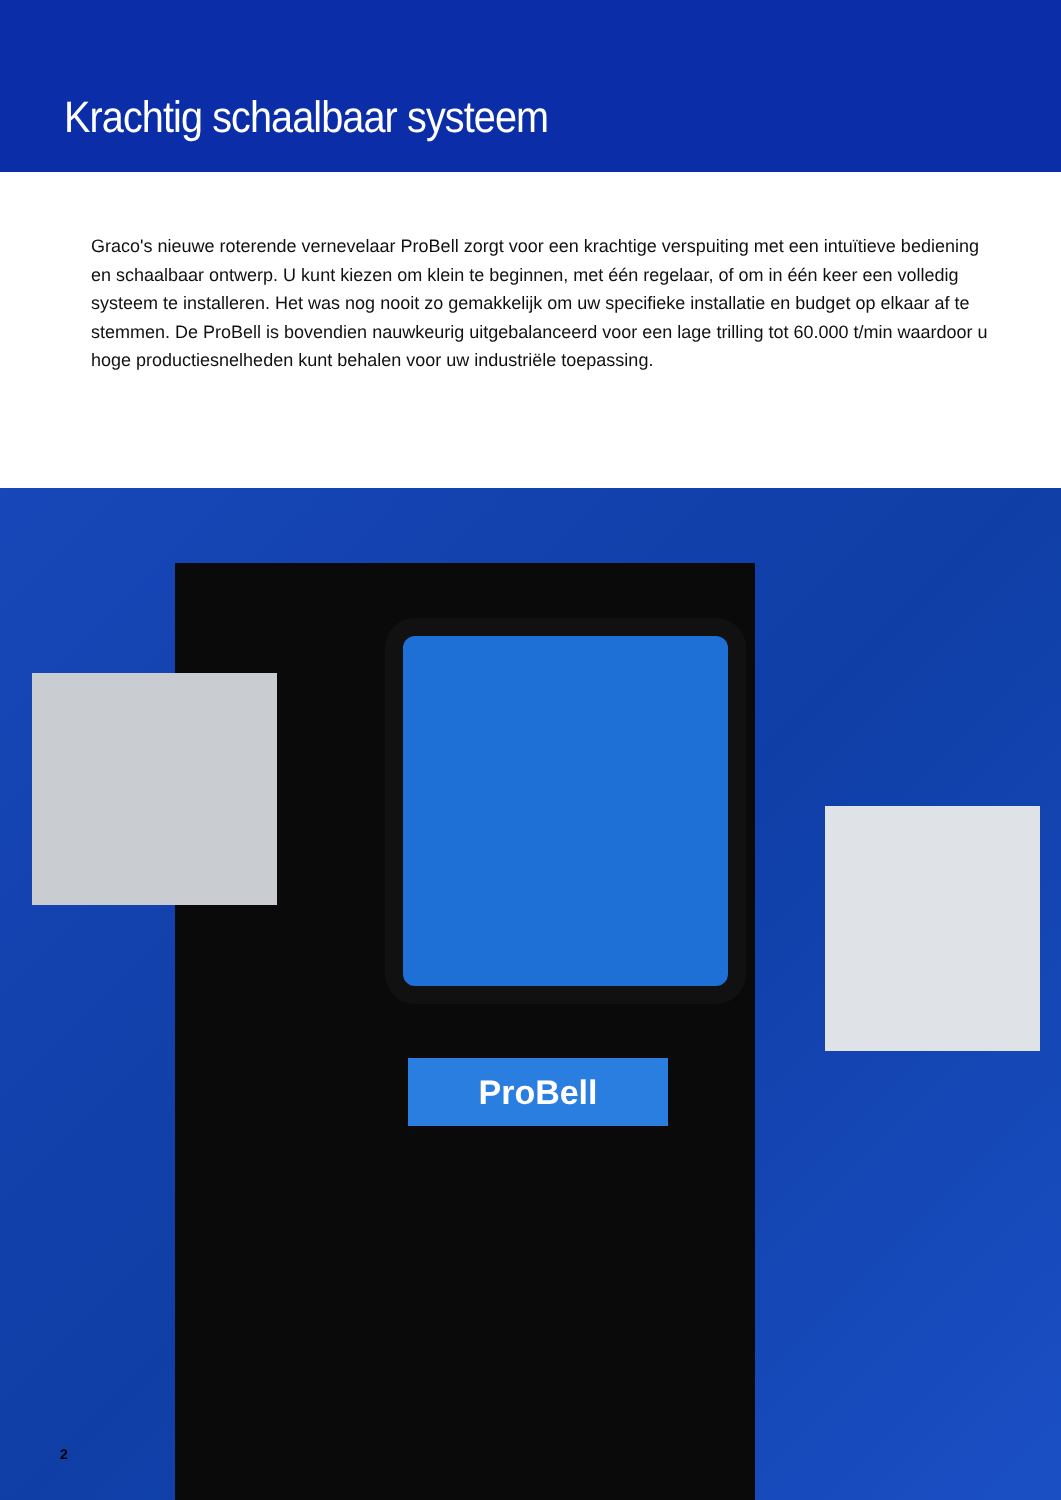Krachtig schaalbaar systeem
Graco's nieuwe roterende vernevelaar ProBell zorgt voor een krachtige verspuiting met een intuïtieve bediening en schaalbaar ontwerp. U kunt kiezen om klein te beginnen, met één regelaar, of om in één keer een volledig systeem te installeren. Het was nog nooit zo gemakkelijk om uw specifieke installatie en budget op elkaar af te stemmen. De ProBell is bovendien nauwkeurig uitgebalanceerd voor een lage trilling tot 60.000 t/min waardoor u hoge productiesnelheden kunt behalen voor uw industriële toepassing.
ProBell
2